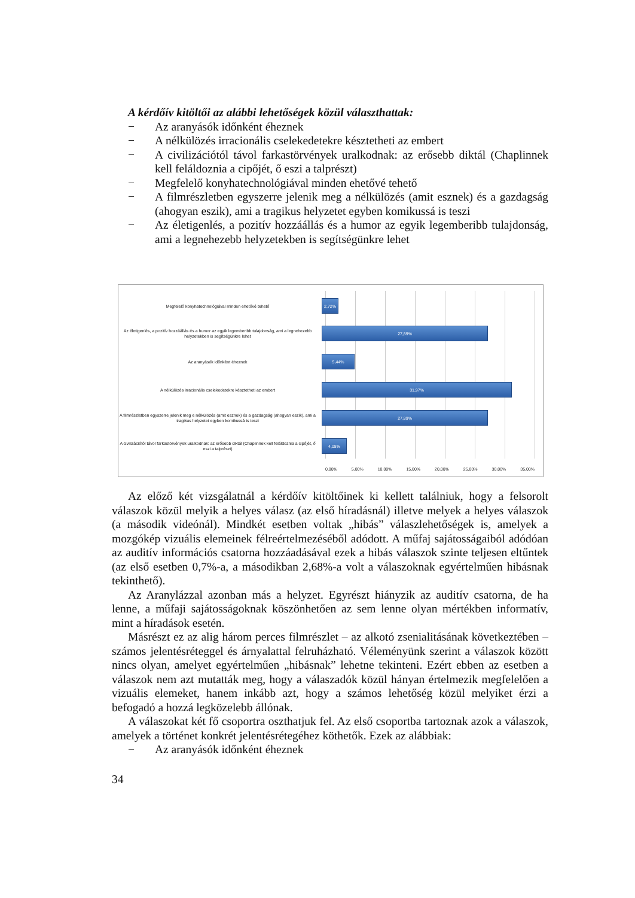A kérdőív kitöltői az alábbi lehetőségek közül választhattak:
− Az aranyásók időnként éheznek
− A nélkülözés irracionális cselekedetekre késztetheti az embert
− A civilizációtól távol farkastörvények uralkodnak: az erősebb diktál (Chaplinnek kell feláldoznia a cipőjét, ő eszi a talprészt)
− Megfelelő konyhatechnológiával minden ehetővé tehető
− A filmrészletben egyszerre jelenik meg a nélkülözés (amit esznek) és a gazdagság (ahogyan eszik), ami a tragikus helyzetet egyben komikussá is teszi
− Az életigenlés, a pozitív hozzáállás és a humor az egyik legemberibb tulajdonság, ami a legnehezebb helyzetekben is segítségünkre lehet
Megfelelő konyhatechnológiával minden ehetővé tehető
2,72%
Az életigenlés, a pozitív hozzáállás és a humor az egyik legemberibb tulajdonság, ami a legnehezebb helyzetekben is segítségünkre lehet
27,89%
Az aranyásók időnként éheznek
5,44%
A nélkülözés irracionális cselekedetekre késztetheti az embert
31,97%
A filmrészletben egyszerre jelenik meg e nélkülözés (amit esznek) és a gazdagság (ahogyan eszik), ami a tragikus helyzetet egyben komikussá is teszi
27,89%
A civilizációtól távol farkastörvények uralkodnak: az erősebb diktál (Chaplinnek kell feláldoznia a cipőjét, ő eszi a talprészt)
4,08%
0,00% 5,00% 10,00% 15,00% 20,00% 25,00% 30,00% 35,00%
Az előző két vizsgálatnál a kérdőív kitöltőinek ki kellett találniuk, hogy a felsorolt válaszok közül melyik a helyes válasz (az első híradásnál) illetve melyek a helyes válaszok (a második videónál). Mindkét esetben voltak „hibás” válaszlehetőségek is, amelyek a mozgókép vizuális elemeinek félreértelmezéséből adódott. A műfaj sajátosságaiból adódóan az auditív információs csatorna hozzáadásával ezek a hibás válaszok szinte teljesen eltűntek (az első esetben 0,7%-a, a másodikban 2,68%-a volt a válaszoknak egyértelműen hibásnak tekinthető).
Az Aranylázzal azonban más a helyzet. Egyrészt hiányzik az auditív csatorna, de ha lenne, a műfaji sajátosságoknak köszönhetően az sem lenne olyan mértékben informatív, mint a híradások esetén.
Másrészt ez az alig három perces filmrészlet – az alkotó zsenialitásának következtében – számos jelentésréteggel és árnyalattal felruházható. Véleményünk szerint a válaszok között nincs olyan, amelyet egyértelműen „hibásnak” lehetne tekinteni. Ezért ebben az esetben a válaszok nem azt mutatták meg, hogy a válaszadók közül hányan értelmezik megfelelően a vizuális elemeket, hanem inkább azt, hogy a számos lehetőség közül melyiket érzi a befogadó a hozzá legközelebb állónak.
A válaszokat két fő csoportra oszthatjuk fel. Az első csoportba tartoznak azok a válaszok, amelyek a történet konkrét jelentésrétegéhez köthetők. Ezek az alábbiak:
− Az aranyásók időnként éheznek
34